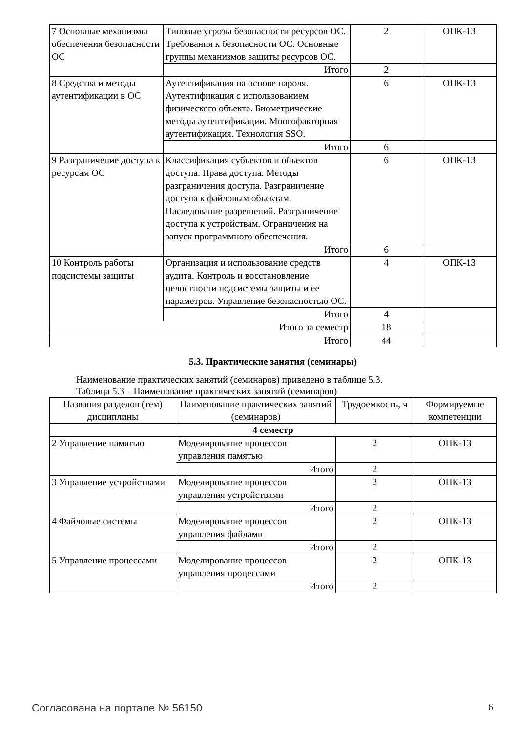| 7 Основные механизмы обеспечения безопасности ОС | Типовые угрозы безопасности ресурсов ОС. Требования к безопасности ОС. Основные группы механизмов защиты ресурсов ОС. | 2 | ОПК-13 |
| | Итого | 2 | |
| 8 Средства и методы аутентификации в ОС | Аутентификация на основе пароля. Аутентификация с использованием физического объекта. Биометрические методы аутентификации. Многофакторная аутентификация. Технология SSO. | 6 | ОПК-13 |
| | Итого | 6 | |
| 9 Разграничение доступа к ресурсам ОС | Классификация субъектов и объектов доступа. Права доступа. Методы разграничения доступа. Разграничение доступа к файловым объектам. Наследование разрешений. Разграничение доступа к устройствам. Ограничения на запуск программного обеспечения. | 6 | ОПК-13 |
| | Итого | 6 | |
| 10 Контроль работы подсистемы защиты | Организация и использование средств аудита. Контроль и восстановление целостности подсистемы защиты и ее параметров. Управление безопасностью ОС. | 4 | ОПК-13 |
| | Итого | 4 | |
| Итого за семестр | | 18 | |
| Итого | | 44 | |
5.3. Практические занятия (семинары)
Наименование практических занятий (семинаров) приведено в таблице 5.3.
Таблица 5.3 – Наименование практических занятий (семинаров)
| Названия разделов (тем) дисциплины | Наименование практических занятий (семинаров) | Трудоемкость, ч | Формируемые компетенции |
| --- | --- | --- | --- |
| 4 семестр | | | |
| 2 Управление памятью | Моделирование процессов управления памятью | 2 | ОПК-13 |
| | Итого | 2 | |
| 3 Управление устройствами | Моделирование процессов управления устройствами | 2 | ОПК-13 |
| | Итого | 2 | |
| 4 Файловые системы | Моделирование процессов управления файлами | 2 | ОПК-13 |
| | Итого | 2 | |
| 5 Управление процессами | Моделирование процессов управления процессами | 2 | ОПК-13 |
| | Итого | 2 | |
Согласована на портале № 56150 6